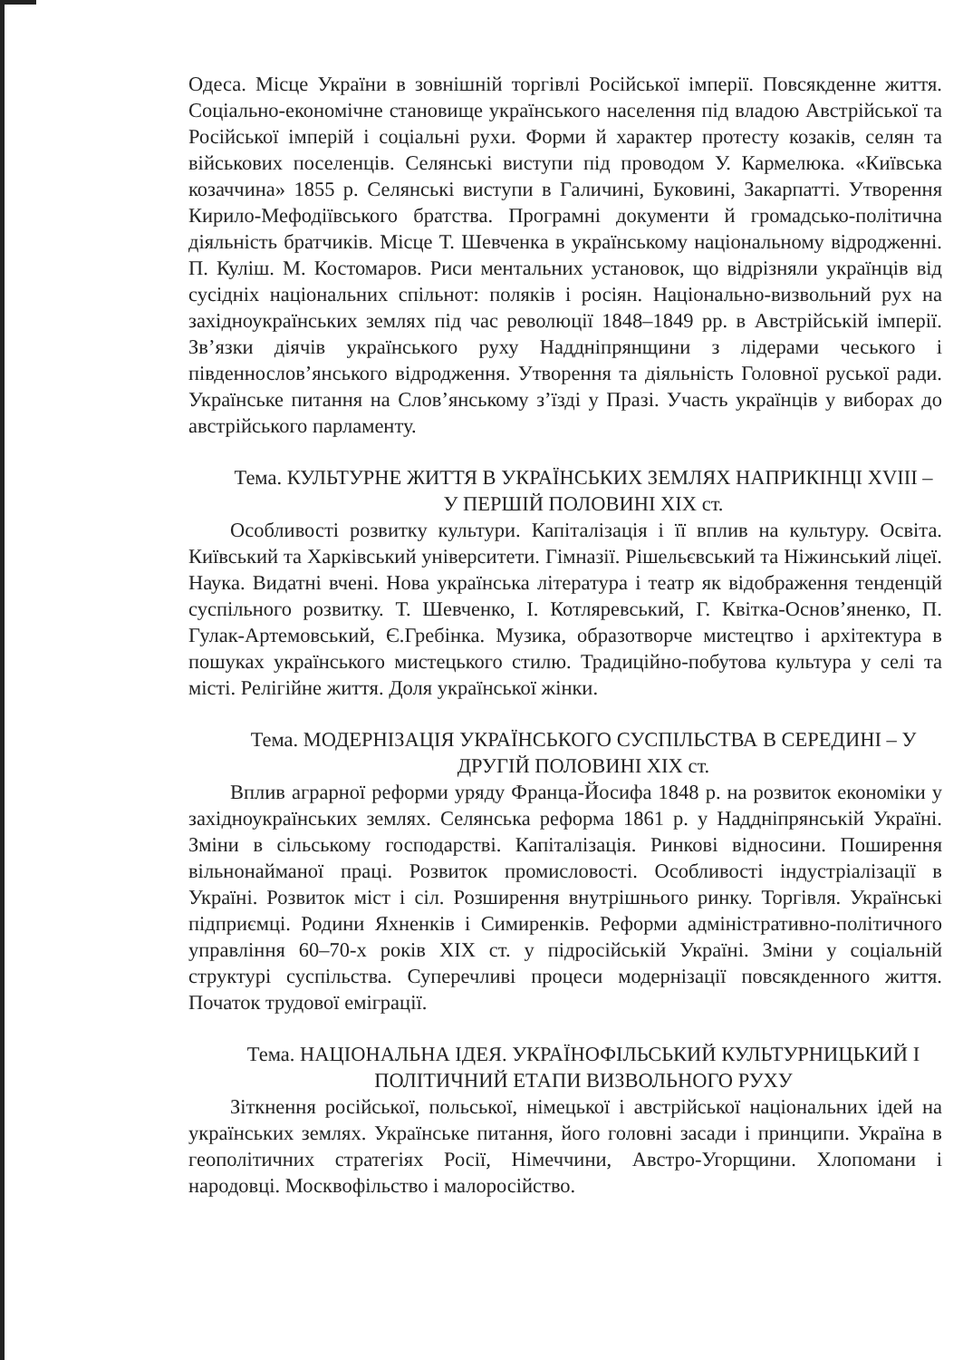Одеса. Місце України в зовнішній торгівлі Російської імперії. Повсякденне життя. Соціально-економічне становище українського населення під владою Австрійської та Російської імперій і соціальні рухи. Форми й характер протесту козаків, селян та військових поселенців. Селянські виступи під проводом У. Кармелюка. «Київська козаччина» 1855 р. Селянські виступи в Галичині, Буковині, Закарпатті. Утворення Кирило-Мефодіївського братства. Програмні документи й громадсько-політична діяльність братчиків. Місце Т. Шевченка в українському національному відродженні. П. Куліш. М. Костомаров. Риси ментальних установок, що відрізняли українців від сусідніх національних спільнот: поляків і росіян. Національно-визвольний рух на західноукраїнських землях під час революції 1848–1849 рр. в Австрійській імперії. Зв’язки діячів українського руху Наддніпрянщини з лідерами чеського і південнослов’янського відродження. Утворення та діяльність Головної руської ради. Українське питання на Слов’янському з’їзді у Празі. Участь українців у виборах до австрійського парламенту.
Тема. КУЛЬТУРНЕ ЖИТТЯ В УКРАЇНСЬКИХ ЗЕМЛЯХ НАПРИКІНЦІ XVIII – У ПЕРШІЙ ПОЛОВИНІ XIX ст.
Особливості розвитку культури. Капіталізація і її вплив на культуру. Освіта. Київський та Харківський університети. Гімназії. Рішельєвський та Ніжинський ліцеї. Наука. Видатні вчені. Нова українська література і театр як відображення тенденцій суспільного розвитку. Т. Шевченко, І. Котляревський, Г. Квітка-Основ’яненко, П. Гулак-Артемовський, Є.Гребінка. Музика, образотворче мистецтво і архітектура в пошуках українського мистецького стилю. Традиційно-побутова культура у селі та місті. Релігійне життя. Доля української жінки.
Тема. МОДЕРНІЗАЦІЯ УКРАЇНСЬКОГО СУСПІЛЬСТВА В СЕРЕДИНІ – У ДРУГІЙ ПОЛОВИНІ XIX ст.
Вплив аграрної реформи уряду Франца-Йосифа 1848 р. на розвиток економіки у західноукраїнських землях. Селянська реформа 1861 р. у Наддніпрянській Україні. Зміни в сільському господарстві. Капіталізація. Ринкові відносини. Поширення вільнонайманої праці. Розвиток промисловості. Особливості індустріалізації в Україні. Розвиток міст і сіл. Розширення внутрішнього ринку. Торгівля. Українські підприємці. Родини Яхненків і Симиренків. Реформи адміністративно-політичного управління 60–70-х років XIX ст. у підросійській Україні. Зміни у соціальній структурі суспільства. Суперечливі процеси модернізації повсякденного життя. Початок трудової еміграції.
Тема. НАЦІОНАЛЬНА ІДЕЯ. УКРАЇНОФІЛЬСЬКИЙ КУЛЬТУРНИЦЬКИЙ І ПОЛІТИЧНИЙ ЕТАПИ ВИЗВОЛЬНОГО РУХУ
Зіткнення російської, польської, німецької і австрійської національних ідей на українських землях. Українське питання, його головні засади і принципи. Україна в геополітичних стратегіях Росії, Німеччини, Австро-Угорщини. Хлопомани і народовці. Москвофільство і малоросійство.